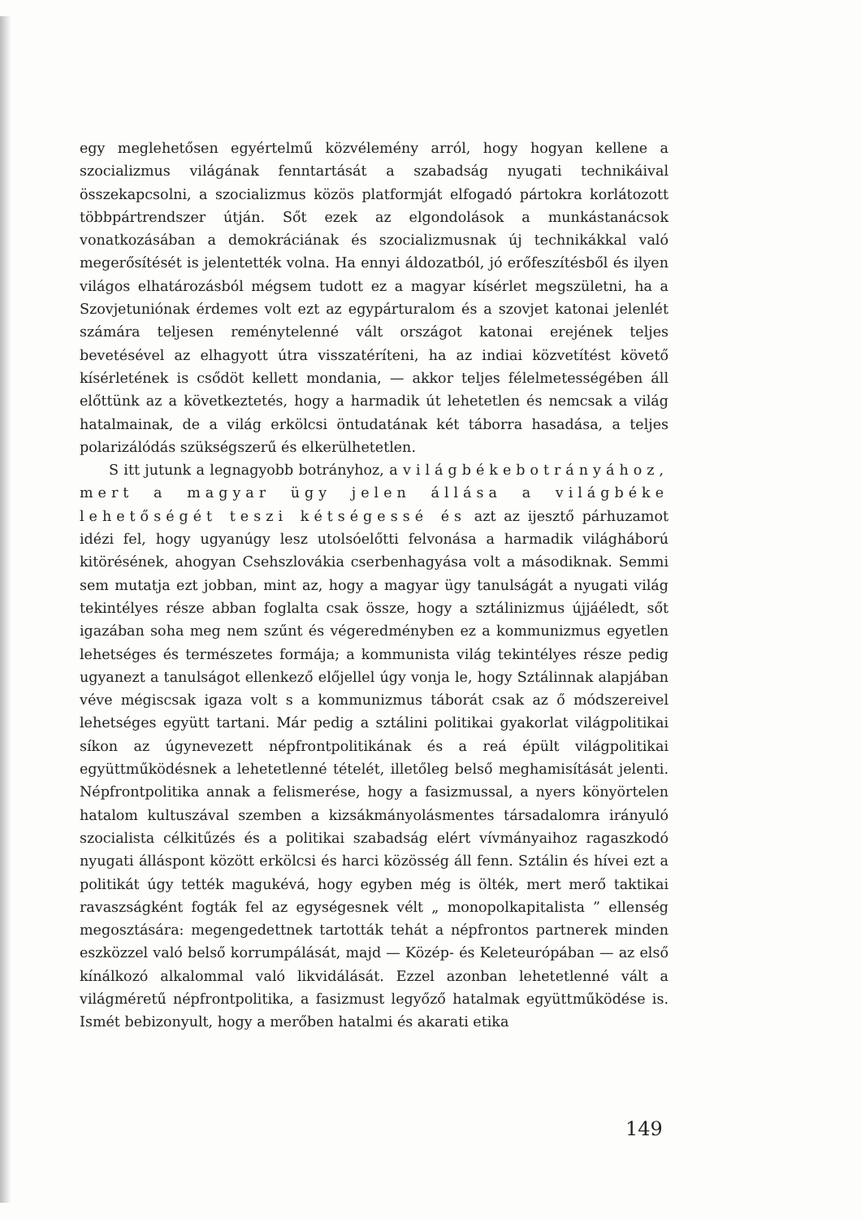egy meglehetősen egyértelmű közvélemény arról, hogy hogyan kellene a szocializmus világának fenntartását a szabadság nyugati technikáival összekapcsolni, a szocializmus közös platformját elfogadó pártokra korlátozott többpártrendszer útján. Sőt ezek az elgondolások a munkástanácsok vonatkozásában a demokráciának és szocializmusnak új technikákkal való megerősítését is jelentették volna. Ha ennyi áldozatból, jó erőfeszítésből és ilyen világos elhatározásból mégsem tudott ez a magyar kísérlet megszületni, ha a Szovjetuniónak érdemes volt ezt az egypárturalom és a szovjet katonai jelenlét számára teljesen reménytelenné vált országot katonai erejének teljes bevetésével az elhagyott útra visszatéríteni, ha az indiai közvetítést követő kísérletének is csődöt kellett mondania, — akkor teljes félelmetességében áll előttünk az a következtetés, hogy a harmadik út lehetetlen és nemcsak a világ hatalmainak, de a világ erkölcsi öntudatának két táborra hasadása, a teljes polarizálódás szükségszerű és elkerülhetetlen.
S itt jutunk a legnagyobb botrányhoz, a világbékebotrányához, mert a magyar ügy jelen állása a világbéke lehetőségét teszi kétségessé és azt az ijesztő párhuzamot idézi fel, hogy ugyanúgy lesz utolsóelőtti felvonása a harmadik világháború kitörésének, ahogyan Csehszlovákia cserbenhagyása volt a másodiknak. Semmi sem mutatja ezt jobban, mint az, hogy a magyar ügy tanulságát a nyugati világ tekintélyes része abban foglalta csak össze, hogy a sztálinizmus újjáéledt, sőt igazában soha meg nem szűnt és végeredményben ez a kommunizmus egyetlen lehetséges és természetes formája; a kommunista világ tekintélyes része pedig ugyanezt a tanulságot ellenkező előjellel úgy vonja le, hogy Sztálinnak alapjában véve mégiscsak igaza volt s a kommunizmus táborát csak az ő módszereivel lehetséges együtt tartani. Már pedig a sztálini politikai gyakorlat világpolitikai síkon az úgynevezett népfrontpolitikának és a reá épült világpolitikai együttműködésnek a lehetetlenné tételét, illetőleg belső meghamisítását jelenti. Népfrontpolitika annak a felismerése, hogy a fasizmussal, a nyers könyörtelen hatalom kultuszával szemben a kizsákmányolásmentes társadalomra irányuló szocialista célkitűzés és a politikai szabadság elért vívmányaihoz ragaszkodó nyugati álláspont között erkölcsi és harci közösség áll fenn. Sztálin és hívei ezt a politikát úgy tették magukévá, hogy egyben még is ölték, mert merő taktikai ravaszságként fogták fel az egységesnek vélt „ monopolkapitalista ” ellenség megosztására: megengedettnek tartották tehát a népfrontos partnerek minden eszközzel való belső korrumpálását, majd — Közép- és Keleteurópában — az első kínálkozó alkalommal való likvidálását. Ezzel azonban lehetetlenné vált a világméretű népfrontpolitika, a fasizmust legyőző hatalmak együttműködése is. Ismét bebizonyult, hogy a merőben hatalmi és akarati etika
149